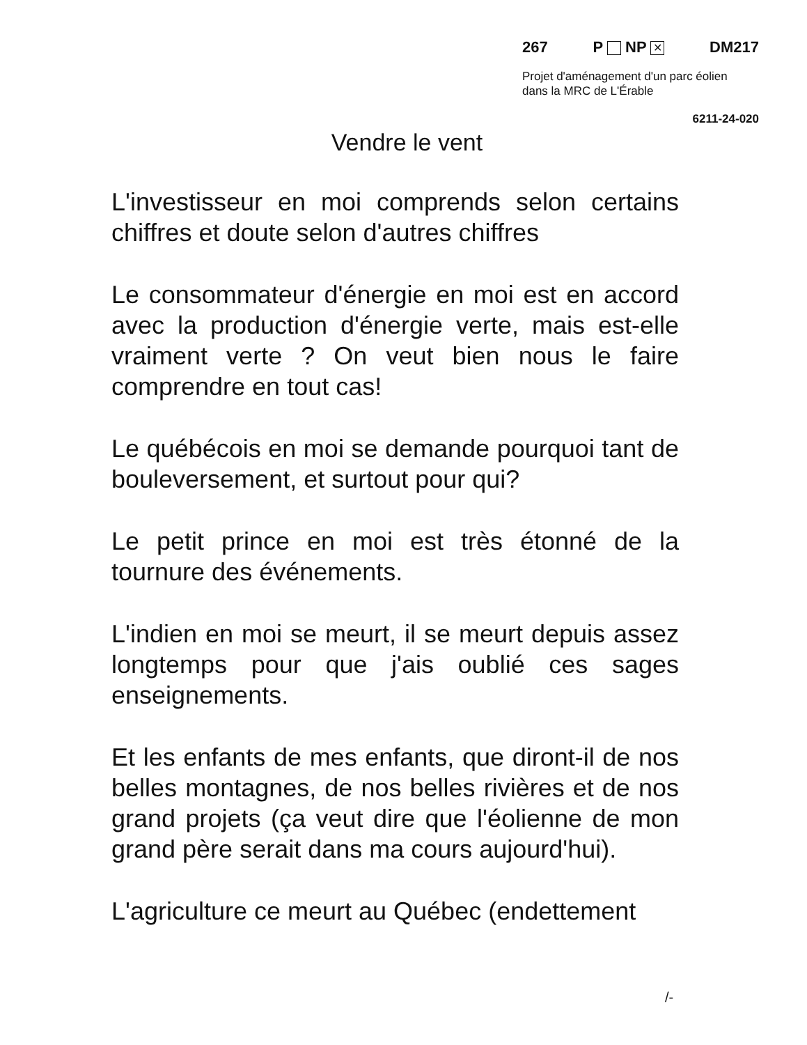267 P NP ✕ DM217
Projet d'aménagement d'un parc éolien
dans la MRC de L'Érable
6211-24-020
Vendre le vent
L'investisseur en moi comprends selon certains chiffres et doute selon d'autres chiffres
Le consommateur d'énergie en moi est en accord avec la production d'énergie verte, mais est-elle vraiment verte ? On veut bien nous le faire comprendre en tout cas!
Le québécois en moi se demande pourquoi tant de bouleversement, et surtout pour qui?
Le petit prince en moi est très étonné de la tournure des événements.
L'indien en moi se meurt, il se meurt depuis assez longtemps pour que j'ais oublié ces sages enseignements.
Et les enfants de mes enfants, que diront-il de nos belles montagnes, de nos belles rivières et de nos grand projets (ça veut dire que l'éolienne de mon grand père serait dans ma cours aujourd'hui).
L'agriculture ce meurt au Québec (endettement
/-